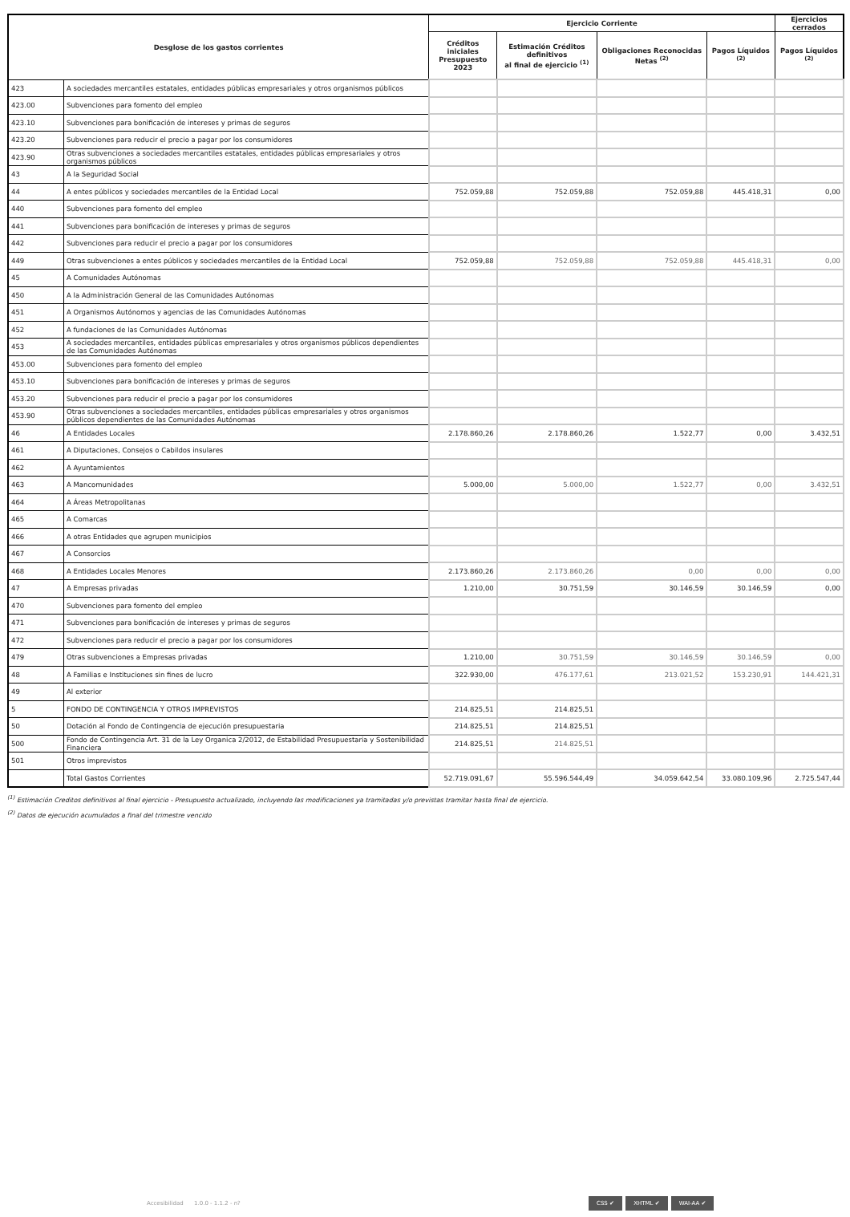| Desglose de los gastos corrientes | | Ejercicio Corriente | | | | Ejercicios cerrados |
| --- | --- | --- | --- | --- | --- | --- |
| | | Créditos iniciales Presupuesto 2023 | Estimación Créditos definitivos al final de ejercicio <sup>(1)</sup> | Obligaciones Reconocidas Netas <sup>(2)</sup> | Pagos Líquidos <sup>(2)</sup> | Pagos Líquidos <sup>(2)</sup> |
| 423 | A sociedades mercantiles estatales, entidades públicas empresariales y otros organismos públicos | | | | | |
| 423.00 | Subvenciones para fomento del empleo | | | | | |
| 423.10 | Subvenciones para bonificación de intereses y primas de seguros | | | | | |
| 423.20 | Subvenciones para reducir el precio a pagar por los consumidores | | | | | |
| 423.90 | Otras subvenciones a sociedades mercantiles estatales, entidades públicas empresariales y otros organismos públicos | | | | | |
| 43 | A la Seguridad Social | | | | | |
| 44 | A entes públicos y sociedades mercantiles de la Entidad Local | 752.059,88 | 752.059,88 | 752.059,88 | 445.418,31 | 0,00 |
| 440 | Subvenciones para fomento del empleo | | | | | |
| 441 | Subvenciones para bonificación de intereses y primas de seguros | | | | | |
| 442 | Subvenciones para reducir el precio a pagar por los consumidores | | | | | |
| 449 | Otras subvenciones a entes públicos y sociedades mercantiles de la Entidad Local | 752.059,88 | 752.059,88 | 752.059,88 | 445.418,31 | 0,00 |
| 45 | A Comunidades Autónomas | | | | | |
| 450 | A la Administración General de las Comunidades Autónomas | | | | | |
| 451 | A Organismos Autónomos y agencias de las Comunidades Autónomas | | | | | |
| 452 | A fundaciones de las Comunidades Autónomas | | | | | |
| 453 | A sociedades mercantiles, entidades públicas empresariales y otros organismos públicos dependientes de las Comunidades Autónomas | | | | | |
| 453.00 | Subvenciones para fomento del empleo | | | | | |
| 453.10 | Subvenciones para bonificación de intereses y primas de seguros | | | | | |
| 453.20 | Subvenciones para reducir el precio a pagar por los consumidores | | | | | |
| 453.90 | Otras subvenciones a sociedades mercantiles, entidades públicas empresariales y otros organismos públicos dependientes de las Comunidades Autónomas | | | | | |
| 46 | A Entidades Locales | 2.178.860,26 | 2.178.860,26 | 1.522,77 | 0,00 | 3.432,51 |
| 461 | A Diputaciones, Consejos o Cabildos insulares | | | | | |
| 462 | A Ayuntamientos | | | | | |
| 463 | A Mancomunidades | 5.000,00 | 5.000,00 | 1.522,77 | 0,00 | 3.432,51 |
| 464 | A Áreas Metropolitanas | | | | | |
| 465 | A Comarcas | | | | | |
| 466 | A otras Entidades que agrupen municipios | | | | | |
| 467 | A Consorcios | | | | | |
| 468 | A Entidades Locales Menores | 2.173.860,26 | 2.173.860,26 | 0,00 | 0,00 | 0,00 |
| 47 | A Empresas privadas | 1.210,00 | 30.751,59 | 30.146,59 | 30.146,59 | 0,00 |
| 470 | Subvenciones para fomento del empleo | | | | | |
| 471 | Subvenciones para bonificación de intereses y primas de seguros | | | | | |
| 472 | Subvenciones para reducir el precio a pagar por los consumidores | | | | | |
| 479 | Otras subvenciones a Empresas privadas | 1.210,00 | 30.751,59 | 30.146,59 | 30.146,59 | 0,00 |
| 48 | A Familias e Instituciones sin fines de lucro | 322.930,00 | 476.177,61 | 213.021,52 | 153.230,91 | 144.421,31 |
| 49 | Al exterior | | | | | |
| 5 | FONDO DE CONTINGENCIA Y OTROS IMPREVISTOS | 214.825,51 | 214.825,51 | | | |
| 50 | Dotación al Fondo de Contingencia de ejecución presupuestaria | 214.825,51 | 214.825,51 | | | |
| 500 | Fondo de Contingencia Art. 31 de la Ley Organica 2/2012, de Estabilidad Presupuestaria y Sostenibilidad Financiera | 214.825,51 | 214.825,51 | | | |
| 501 | Otros imprevistos | | | | | |
| | Total Gastos Corrientes | 52.719.091,67 | 55.596.544,49 | 34.059.642,54 | 33.080.109,96 | 2.725.547,44 |
<sup>(1)</sup> Estimación Creditos definitivos al final ejercicio - Presupuesto actualizado, incluyendo las modificaciones ya tramitadas y/o previstas tramitar hasta final de ejercicio.
<sup>(2)</sup> Datos de ejecución acumulados a final del trimestre vencido
Accesibilidad 1.0.0 - 1.1.2 - n? CSS ✔ XHTML ✔ WAI-AA ✔